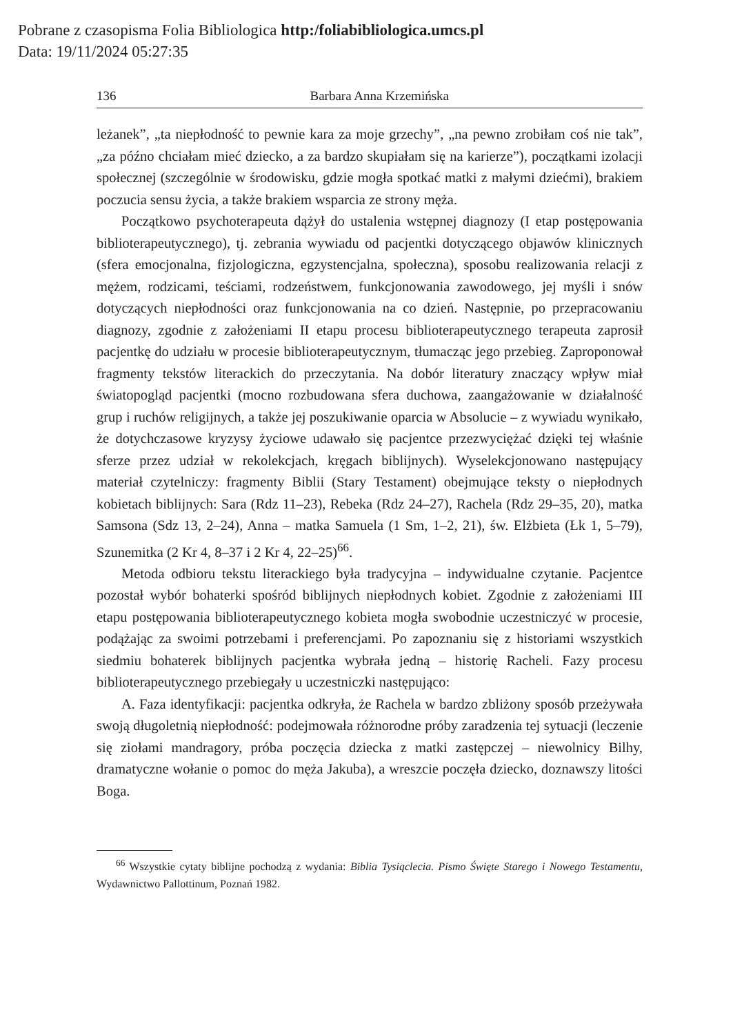Pobrane z czasopisma Folia Bibliologica http:/foliabibliologica.umcs.pl
Data: 19/11/2024 05:27:35
136 Barbara Anna Krzemińska
leżanek”, „ta niepłodność to pewnie kara za moje grzechy”, „na pewno zrobiłam coś nie tak”, „za późno chciałam mieć dziecko, a za bardzo skupiałam się na karierze”), początkami izolacji społecznej (szczególnie w środowisku, gdzie mogła spotkać matki z małymi dziećmi), brakiem poczucia sensu życia, a także brakiem wsparcia ze strony męża.
Początkowo psychoterapeuta dążył do ustalenia wstępnej diagnozy (I etap postępowania biblioterapeutycznego), tj. zebrania wywiadu od pacjentki dotyczącego objawów klinicznych (sfera emocjonalna, fizjologiczna, egzystencjalna, społeczna), sposobu realizowania relacji z mężem, rodzicami, teściami, rodzeństwem, funkcjonowania zawodowego, jej myśli i snów dotyczących niepłodności oraz funkcjonowania na co dzień. Następnie, po przepracowaniu diagnozy, zgodnie z założeniami II etapu procesu biblioterapeutycznego terapeuta zaprosił pacjentkę do udziału w procesie biblioterapeutycznym, tłumacząc jego przebieg. Zaproponował fragmenty tekstów literackich do przeczytania. Na dobór literatury znaczący wpływ miał światopogląd pacjentki (mocno rozbudowana sfera duchowa, zaangażowanie w działalność grup i ruchów religijnych, a także jej poszukiwanie oparcia w Absolucie – z wywiadu wynikało, że dotychczasowe kryzysy życiowe udawało się pacjentce przezwyciężać dzięki tej właśnie sferze przez udział w rekolekcjach, kręgach biblijnych). Wyselekcjonowano następujący materiał czytelniczy: fragmenty Biblii (Stary Testament) obejmujące teksty o niepłodnych kobietach biblijnych: Sara (Rdz 11–23), Rebeka (Rdz 24–27), Rachela (Rdz 29–35, 20), matka Samsona (Sdz 13, 2–24), Anna – matka Samuela (1 Sm, 1–2, 21), św. Elżbieta (Łk 1, 5–79), Szunemitka (2 Kr 4, 8–37 i 2 Kr 4, 22–25)<sup>66</sup>.
Metoda odbioru tekstu literackiego była tradycyjna – indywidualne czytanie. Pacjentce pozostał wybór bohaterki spośród biblijnych niepłodnych kobiet. Zgodnie z założeniami III etapu postępowania biblioterapeutycznego kobieta mogła swobodnie uczestniczyć w procesie, podążając za swoimi potrzebami i preferencjami. Po zapoznaniu się z historiami wszystkich siedmiu bohaterek biblijnych pacjentka wybrała jedną – historię Racheli. Fazy procesu biblioterapeutycznego przebiegały u uczestniczki następująco:
A. Faza identyfikacji: pacjentka odkryła, że Rachela w bardzo zbliżony sposób przeżywała swoją długoletnią niepłodność: podejmowała różnorodne próby zaradzenia tej sytuacji (leczenie się ziołami mandragory, próba poczęcia dziecka z matki zastępczej – niewolnicy Bilhy, dramatyczne wołanie o pomoc do męża Jakuba), a wreszcie poczęła dziecko, doznawszy litości Boga.
<sup>66</sup> Wszystkie cytaty biblijne pochodzą z wydania: Biblia Tysiąclecia. Pismo Święte Starego i Nowego Testamentu, Wydawnictwo Pallottinum, Poznań 1982.